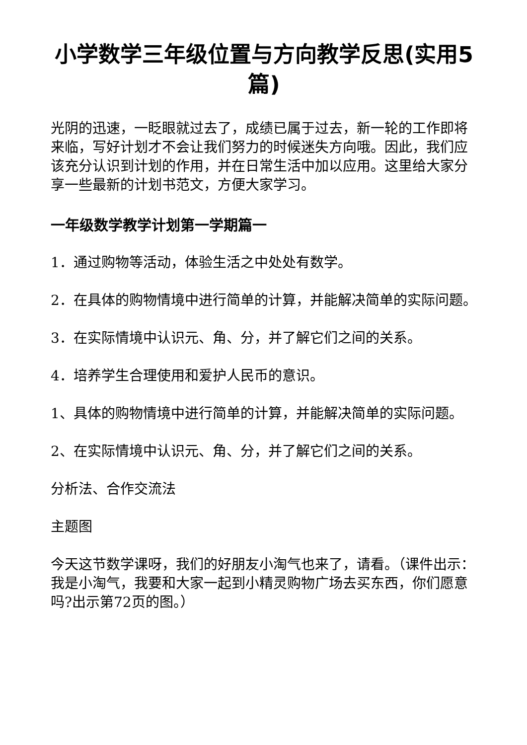小学数学三年级位置与方向教学反思(实用5篇)
光阴的迅速，一眨眼就过去了，成绩已属于过去，新一轮的工作即将来临，写好计划才不会让我们努力的时候迷失方向哦。因此，我们应该充分认识到计划的作用，并在日常生活中加以应用。这里给大家分享一些最新的计划书范文，方便大家学习。
一年级数学教学计划第一学期篇一
1．通过购物等活动，体验生活之中处处有数学。
2．在具体的购物情境中进行简单的计算，并能解决简单的实际问题。
3．在实际情境中认识元、角、分，并了解它们之间的关系。
4．培养学生合理使用和爱护人民币的意识。
1、具体的购物情境中进行简单的计算，并能解决简单的实际问题。
2、在实际情境中认识元、角、分，并了解它们之间的关系。
分析法、合作交流法
主题图
今天这节数学课呀，我们的好朋友小淘气也来了，请看。（课件出示：我是小淘气，我要和大家一起到小精灵购物广场去买东西，你们愿意吗?出示第72页的图。）